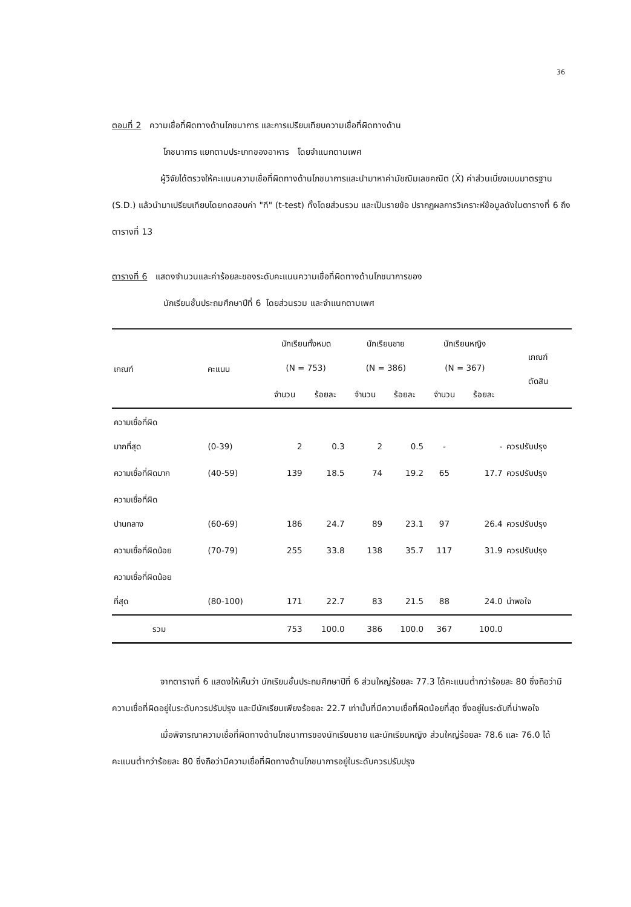36
ตอนที่ 2 ความเชื่อที่ผิดทางด้านโภชนาการ และการเปรียบเทียบความเชื่อที่ผิดทางด้าน
โภชนาการ แยกตามประเภทของอาหาร โดยจำแนกตามเพศ
ผู้วิจัยได้ตรวจให้คะแนนความเชื่อที่ผิดทางด้านโภชนาการและนำมาหาค่ามัชฌิมเลขคณิต (X̄) ค่าส่วนเบี่ยงเบนมาตรฐาน (S.D.) แล้วนำมาเปรียบเทียบโดยทดสอบค่า "ที" (t-test) ทั้งโดยส่วนรวม และเป็นรายข้อ ปรากฏผลการวิเคราะห์ข้อมูลดังในตารางที่ 6 ถึงตารางที่ 13
ตารางที่ 6 แสดงจำนวนและค่าร้อยละของระดับคะแนนความเชื่อที่ผิดทางด้านโภชนาการของ
นักเรียนชั้นประถมศึกษาปีที่ 6 โดยส่วนรวม และจำแนกตามเพศ
| เกณฑ์ | คะแนน | นักเรียนทั้งหมด (N = 753) | | นักเรียนชาย (N = 386) | | นักเรียนหญิง (N = 367) | | เกณฑ์ ตัดสิน |
| --- | --- | --- | --- | --- | --- | --- | --- | --- |
| | | จำนวน | ร้อยละ | จำนวน | ร้อยละ | จำนวน | ร้อยละ | |
| ความเชื่อที่ผิด มากที่สุด | (0-39) | 2 | 0.3 | 2 | 0.5 | - | - | ควรปรับปรุง |
| ความเชื่อที่ผิดมาก | (40-59) | 139 | 18.5 | 74 | 19.2 | 65 | 17.7 | ควรปรับปรุง |
| ความเชื่อที่ผิด ปานกลาง | (60-69) | 186 | 24.7 | 89 | 23.1 | 97 | 26.4 | ควรปรับปรุง |
| ความเชื่อที่ผิดน้อย | (70-79) | 255 | 33.8 | 138 | 35.7 | 117 | 31.9 | ควรปรับปรุง |
| ความเชื่อที่ผิดน้อย ที่สุด | (80-100) | 171 | 22.7 | 83 | 21.5 | 88 | 24.0 | น่าพอใจ |
| รวม | | 753 | 100.0 | 386 | 100.0 | 367 | 100.0 | |
จากตารางที่ 6 แสดงให้เห็นว่า นักเรียนชั้นประถมศึกษาปีที่ 6 ส่วนใหญ่ร้อยละ 77.3 ได้คะแนนต่ำกว่าร้อยละ 80 ซึ่งถือว่ามีความเชื่อที่ผิดอยู่ในระดับควรปรับปรุง และมีนักเรียนเพียงร้อยละ 22.7 เท่านั้นที่มีความเชื่อที่ผิดน้อยที่สุด ซึ่งอยู่ในระดับที่น่าพอใจ
เมื่อพิจารณาความเชื่อที่ผิดทางด้านโภชนาการของนักเรียนชาย และนักเรียนหญิง ส่วนใหญ่ร้อยละ 78.6 และ 76.0 ได้คะแนนต่ำกว่าร้อยละ 80 ซึ่งถือว่ามีความเชื่อที่ผิดทางด้านโภชนาการอยู่ในระดับควรปรับปรุง